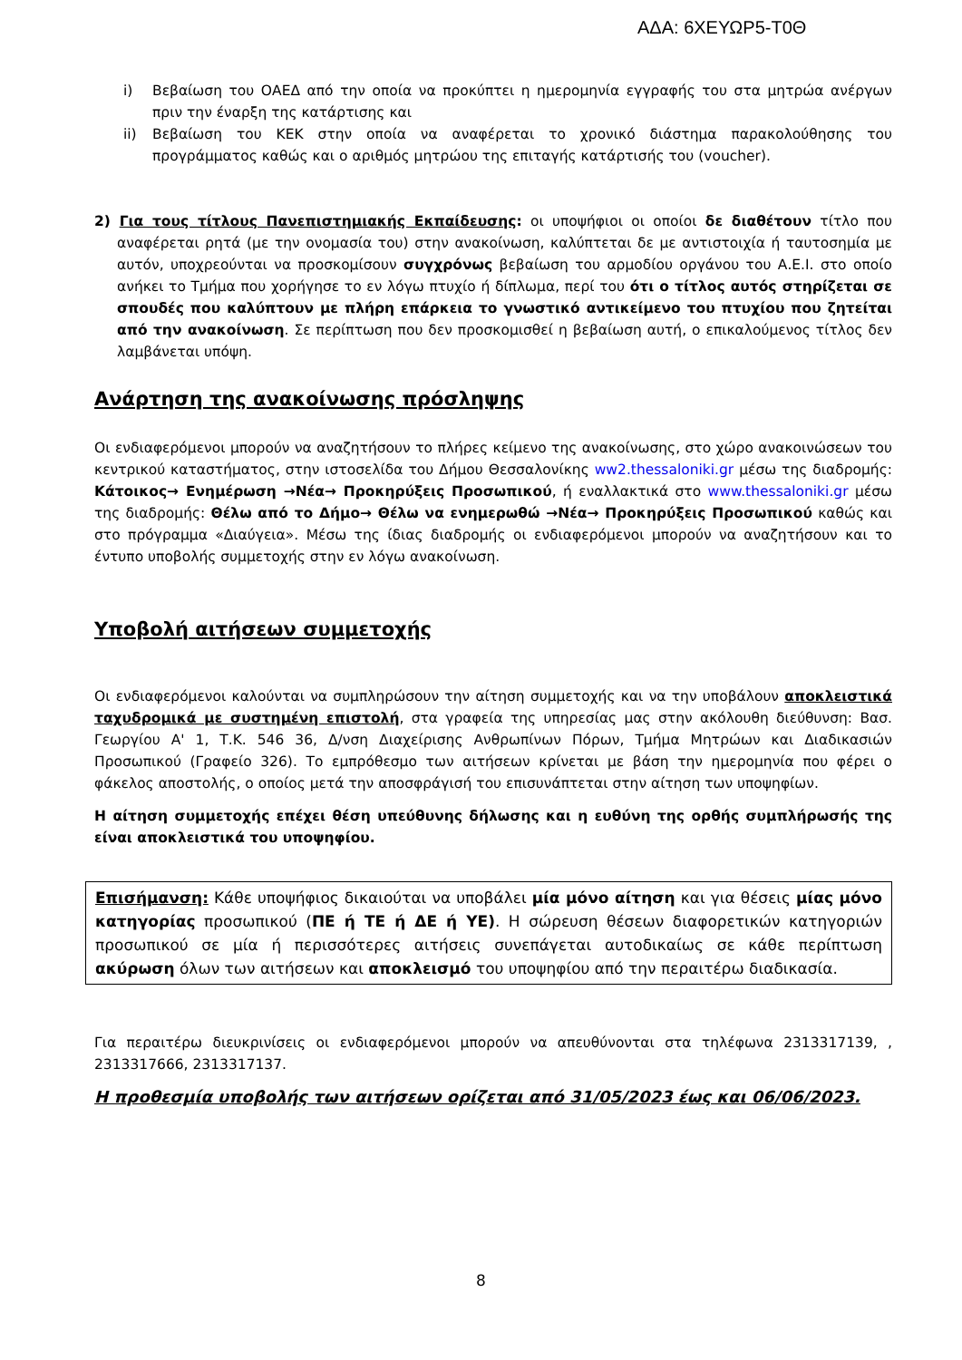ΑΔΑ: 6ΧΕΥΩΡ5-Τ0Θ
i) Βεβαίωση του ΟΑΕΔ από την οποία να προκύπτει η ημερομηνία εγγραφής του στα μητρώα ανέργων πριν την έναρξη της κατάρτισης και
ii) Βεβαίωση του ΚΕΚ στην οποία να αναφέρεται το χρονικό διάστημα παρακολούθησης του προγράμματος καθώς και ο αριθμός μητρώου της επιταγής κατάρτισής του (voucher).
2) Για τους τίτλους Πανεπιστημιακής Εκπαίδευσης: οι υποψήφιοι οι οποίοι δε διαθέτουν τίτλο που αναφέρεται ρητά (με την ονομασία του) στην ανακοίνωση, καλύπτεται δε με αντιστοιχία ή ταυτοσημία με αυτόν, υποχρεούνται να προσκομίσουν συγχρόνως βεβαίωση του αρμοδίου οργάνου του Α.Ε.Ι. στο οποίο ανήκει το Τμήμα που χορήγησε το εν λόγω πτυχίο ή δίπλωμα, περί του ότι ο τίτλος αυτός στηρίζεται σε σπουδές που καλύπτουν με πλήρη επάρκεια το γνωστικό αντικείμενο του πτυχίου που ζητείται από την ανακοίνωση. Σε περίπτωση που δεν προσκομισθεί η βεβαίωση αυτή, ο επικαλούμενος τίτλος δεν λαμβάνεται υπόψη.
Ανάρτηση της ανακοίνωσης πρόσληψης
Οι ενδιαφερόμενοι μπορούν να αναζητήσουν το πλήρες κείμενο της ανακοίνωσης, στο χώρο ανακοινώσεων του κεντρικού καταστήματος, στην ιστοσελίδα του Δήμου Θεσσαλονίκης ww2.thessaloniki.gr μέσω της διαδρομής: Κάτοικος→ Ενημέρωση →Νέα→ Προκηρύξεις Προσωπικού, ή εναλλακτικά στο www.thessaloniki.gr μέσω της διαδρομής: Θέλω από το Δήμο→ Θέλω να ενημερωθώ →Νέα→ Προκηρύξεις Προσωπικού καθώς και στο πρόγραμμα «Διαύγεια». Μέσω της ίδιας διαδρομής οι ενδιαφερόμενοι μπορούν να αναζητήσουν και το έντυπο υποβολής συμμετοχής στην εν λόγω ανακοίνωση.
Υποβολή αιτήσεων συμμετοχής
Οι ενδιαφερόμενοι καλούνται να συμπληρώσουν την αίτηση συμμετοχής και να την υποβάλουν αποκλειστικά ταχυδρομικά με συστημένη επιστολή, στα γραφεία της υπηρεσίας μας στην ακόλουθη διεύθυνση: Βασ. Γεωργίου Α' 1, Τ.Κ. 546 36, Δ/νση Διαχείρισης Ανθρωπίνων Πόρων, Τμήμα Μητρώων και Διαδικασιών Προσωπικού (Γραφείο 326). Το εμπρόθεσμο των αιτήσεων κρίνεται με βάση την ημερομηνία που φέρει ο φάκελος αποστολής, ο οποίος μετά την αποσφράγισή του επισυνάπτεται στην αίτηση των υποψηφίων.
Η αίτηση συμμετοχής επέχει θέση υπεύθυνης δήλωσης και η ευθύνη της ορθής συμπλήρωσής της είναι αποκλειστικά του υποψηφίου.
Επισήμανση: Κάθε υποψήφιος δικαιούται να υποβάλει μία μόνο αίτηση και για θέσεις μίας μόνο κατηγορίας προσωπικού (ΠΕ ή ΤΕ ή ΔΕ ή ΥΕ). Η σώρευση θέσεων διαφορετικών κατηγοριών προσωπικού σε μία ή περισσότερες αιτήσεις συνεπάγεται αυτοδικαίως σε κάθε περίπτωση ακύρωση όλων των αιτήσεων και αποκλεισμό του υποψηφίου από την περαιτέρω διαδικασία.
Για περαιτέρω διευκρινίσεις οι ενδιαφερόμενοι μπορούν να απευθύνονται στα τηλέφωνα 2313317139, , 2313317666, 2313317137.
Η προθεσμία υποβολής των αιτήσεων ορίζεται από 31/05/2023 έως και 06/06/2023.
8